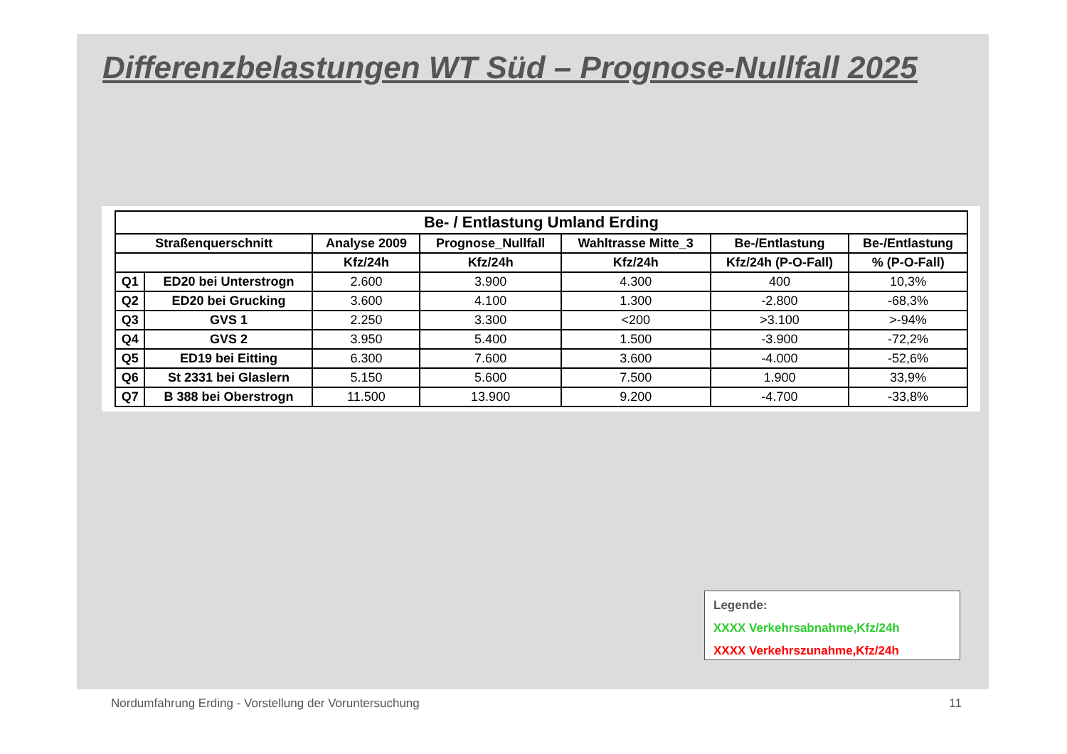Differenzbelastungen WT Süd – Prognose-Nullfall 2025
| Be- / Entlastung Umland Erding | | | | | | |
| --- | --- | --- | --- | --- | --- | --- |
| Straßenquerschnitt | | Analyse 2009 | Prognose_Nullfall | Wahltrasse Mitte_3 | Be-/Entlastung | Be-/Entlastung |
| | | Kfz/24h | Kfz/24h | Kfz/24h | Kfz/24h (P-O-Fall) | % (P-O-Fall) |
| Q1 | ED20 bei Unterstrogn | 2.600 | 3.900 | 4.300 | 400 | 10,3% |
| Q2 | ED20 bei Grucking | 3.600 | 4.100 | 1.300 | -2.800 | -68,3% |
| Q3 | GVS 1 | 2.250 | 3.300 | <200 | >3.100 | >-94% |
| Q4 | GVS 2 | 3.950 | 5.400 | 1.500 | -3.900 | -72,2% |
| Q5 | ED19 bei Eitting | 6.300 | 7.600 | 3.600 | -4.000 | -52,6% |
| Q6 | St 2331 bei Glaslern | 5.150 | 5.600 | 7.500 | 1.900 | 33,9% |
| Q7 | B 388 bei Oberstrogn | 11.500 | 13.900 | 9.200 | -4.700 | -33,8% |
Legende:
XXXX Verkehrsabnahme,Kfz/24h
XXXX Verkehrszunahme,Kfz/24h
Nordumfahrung Erding - Vorstellung der Voruntersuchung 11